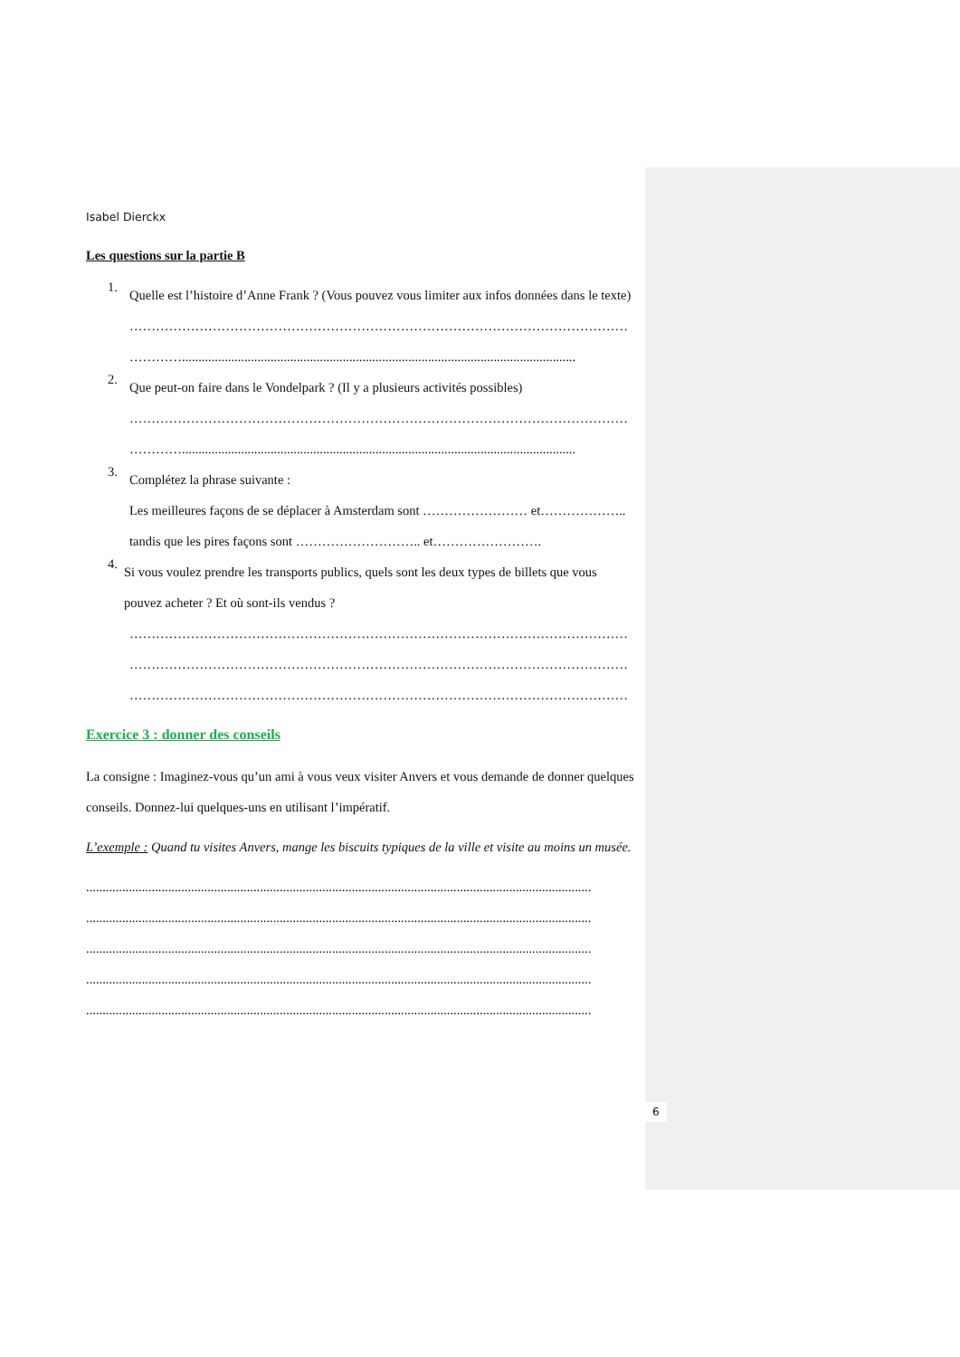Isabel Dierckx
Les questions sur la partie B
1.
Quelle est l’histoire d’Anne Frank ? (Vous pouvez vous limiter aux infos données dans le texte)
……………………………………………………………………………………………………
…………........................................................................................................................
2.
Que peut-on faire dans le Vondelpark ? (Il y a plusieurs activités possibles)
……………………………………………………………………………………………………
…………........................................................................................................................
3.
Complétez la phrase suivante :
Les meilleures façons de se déplacer à Amsterdam sont …………………… et……………….. tandis que les pires façons sont ……………………….. et…………………….
4.
Si vous voulez prendre les transports publics, quels sont les deux types de billets que vous pouvez acheter ? Et où sont-ils vendus ?
……………………………………………………………………………………………………
……………………………………………………………………………………………………
……………………………………………………………………………………………………
Exercice 3 : donner des conseils
La consigne : Imaginez-vous qu’un ami à vous veux visiter Anvers et vous demande de donner quelques conseils. Donnez-lui quelques-uns en utilisant l’impératif.
L’exemple : Quand tu visites Anvers, mange les biscuits typiques de la ville et visite au moins un musée.
..........................................................................................................................................................
..........................................................................................................................................................
..........................................................................................................................................................
..........................................................................................................................................................
..........................................................................................................................................................
6